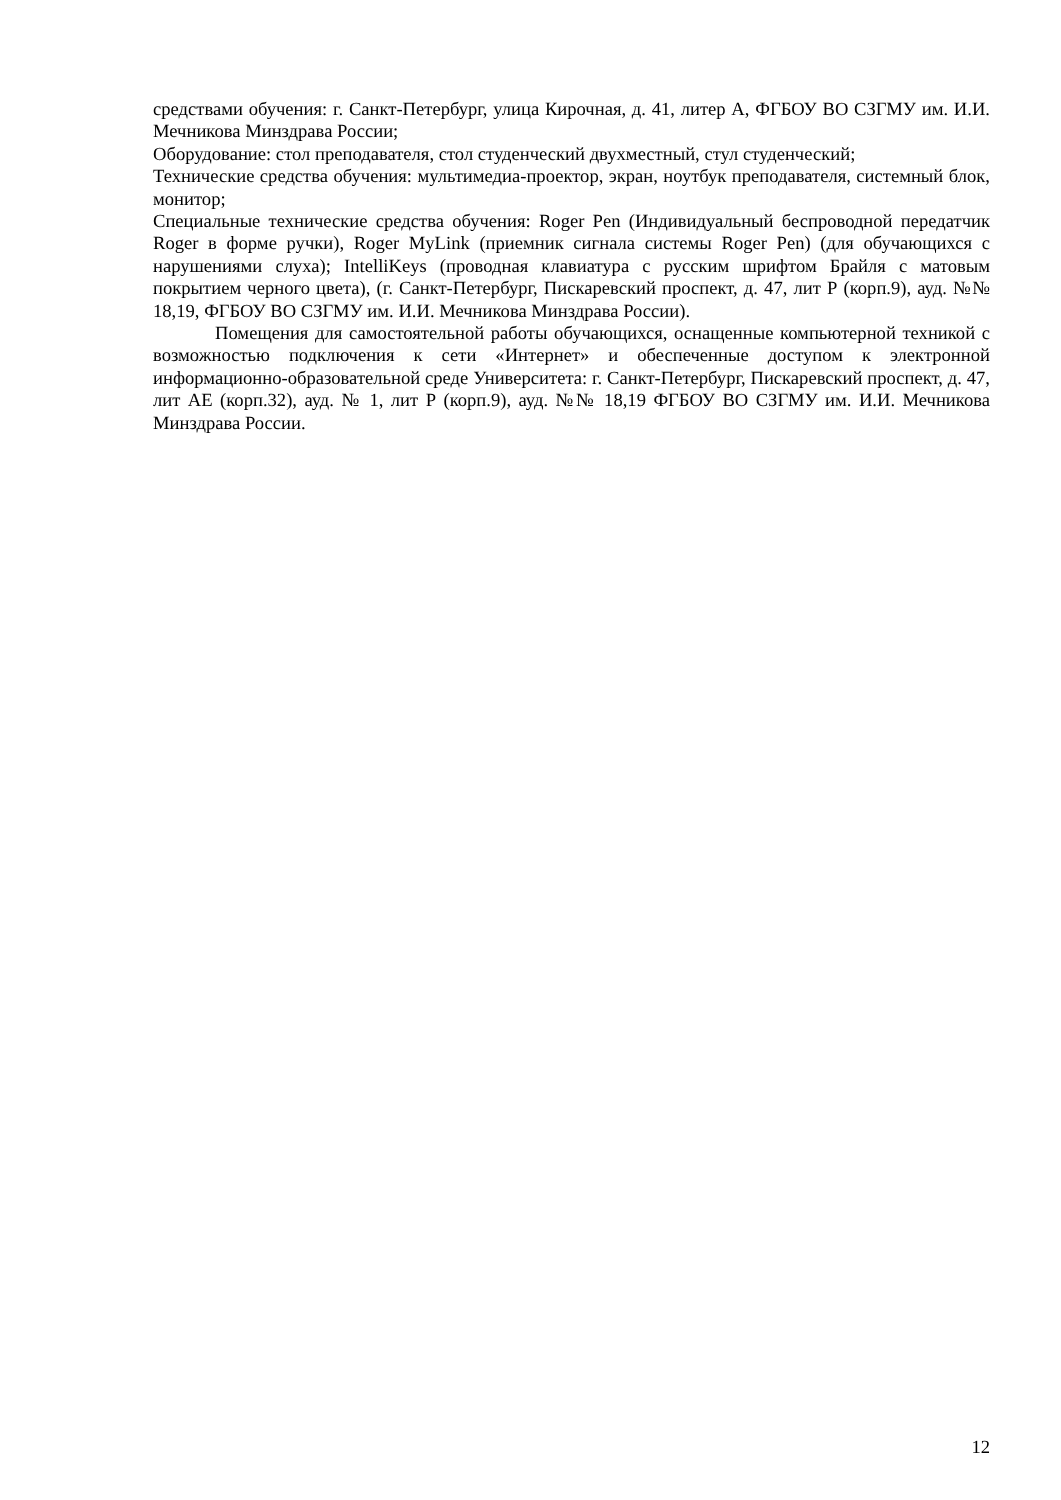средствами обучения: г. Санкт-Петербург, улица Кирочная, д. 41, литер А, ФГБОУ ВО СЗГМУ им. И.И. Мечникова Минздрава России;
Оборудование: стол преподавателя, стол студенческий двухместный, стул студенческий;
Технические средства обучения: мультимедиа-проектор, экран, ноутбук преподавателя, системный блок, монитор;
Специальные технические средства обучения: Roger Pen (Индивидуальный беспроводной передатчик Roger в форме ручки), Roger MyLink (приемник сигнала системы Roger Pen) (для обучающихся с нарушениями слуха); IntelliKeys (проводная клавиатура с русским шрифтом Брайля с матовым покрытием черного цвета), (г. Санкт-Петербург, Пискаревский проспект, д. 47, лит Р (корп.9), ауд. №№ 18,19, ФГБОУ ВО СЗГМУ им. И.И. Мечникова Минздрава России).
Помещения для самостоятельной работы обучающихся, оснащенные компьютерной техникой с возможностью подключения к сети «Интернет» и обеспеченные доступом к электронной информационно-образовательной среде Университета: г. Санкт-Петербург, Пискаревский проспект, д. 47, лит АЕ (корп.32), ауд. № 1, лит Р (корп.9), ауд. №№ 18,19 ФГБОУ ВО СЗГМУ им. И.И. Мечникова Минздрава России.
12